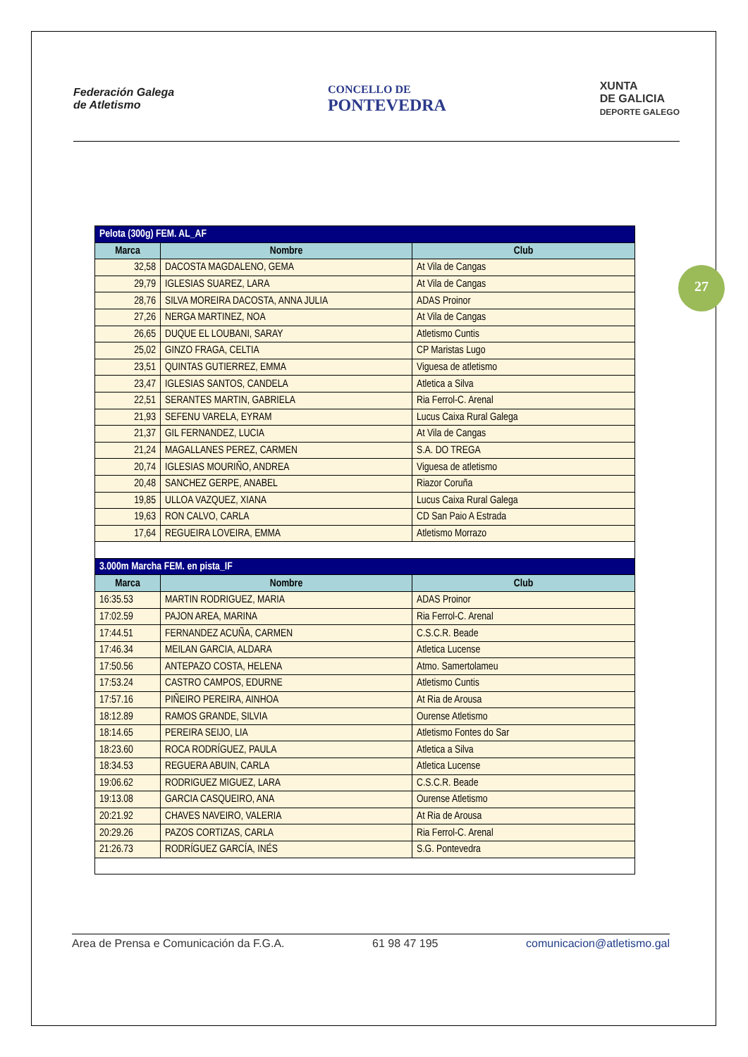Federación Galega
de Atletismo
CONCELLO DE
PONTEVEDRA
XUNTA
DE GALICIA
DEPORTE GALEGO
27
| Pelota (300g) FEM. AL_AF | | |
| --- | --- | --- |
| Marca | Nombre | Club |
| 32,58 | DACOSTA MAGDALENO, GEMA | At Vila de Cangas |
| 29,79 | IGLESIAS SUAREZ, LARA | At Vila de Cangas |
| 28,76 | SILVA MOREIRA DACOSTA, ANNA JULIA | ADAS Proinor |
| 27,26 | NERGA MARTINEZ, NOA | At Vila de Cangas |
| 26,65 | DUQUE EL LOUBANI, SARAY | Atletismo Cuntis |
| 25,02 | GINZO FRAGA, CELTIA | CP Maristas Lugo |
| 23,51 | QUINTAS GUTIERREZ, EMMA | Viguesa de atletismo |
| 23,47 | IGLESIAS SANTOS, CANDELA | Atletica a Silva |
| 22,51 | SERANTES MARTIN, GABRIELA | Ria Ferrol-C. Arenal |
| 21,93 | SEFENU VARELA, EYRAM | Lucus Caixa Rural Galega |
| 21,37 | GIL FERNANDEZ, LUCIA | At Vila de Cangas |
| 21,24 | MAGALLANES PEREZ, CARMEN | S.A. DO TREGA |
| 20,74 | IGLESIAS MOURIÑO, ANDREA | Viguesa de atletismo |
| 20,48 | SANCHEZ GERPE, ANABEL | Riazor Coruña |
| 19,85 | ULLOA VAZQUEZ, XIANA | Lucus Caixa Rural Galega |
| 19,63 | RON CALVO, CARLA | CD San Paio A Estrada |
| 17,64 | REGUEIRA LOVEIRA, EMMA | Atletismo Morrazo |
| 3.000m Marcha FEM. en pista_IF | | |
| Marca | Nombre | Club |
| 16:35.53 | MARTIN RODRIGUEZ, MARIA | ADAS Proinor |
| 17:02.59 | PAJON AREA, MARINA | Ria Ferrol-C. Arenal |
| 17:44.51 | FERNANDEZ ACUÑA, CARMEN | C.S.C.R. Beade |
| 17:46.34 | MEILAN GARCIA, ALDARA | Atletica Lucense |
| 17:50.56 | ANTEPAZO COSTA, HELENA | Atmo. Samertolameu |
| 17:53.24 | CASTRO CAMPOS, EDURNE | Atletismo Cuntis |
| 17:57.16 | PIÑEIRO PEREIRA, AINHOA | At Ria de Arousa |
| 18:12.89 | RAMOS GRANDE, SILVIA | Ourense Atletismo |
| 18:14.65 | PEREIRA SEIJO, LIA | Atletismo Fontes do Sar |
| 18:23.60 | ROCA RODRÍGUEZ, PAULA | Atletica a Silva |
| 18:34.53 | REGUERA ABUIN, CARLA | Atletica Lucense |
| 19:06.62 | RODRIGUEZ MIGUEZ, LARA | C.S.C.R. Beade |
| 19:13.08 | GARCIA CASQUEIRO, ANA | Ourense Atletismo |
| 20:21.92 | CHAVES NAVEIRO, VALERIA | At Ria de Arousa |
| 20:29.26 | PAZOS CORTIZAS, CARLA | Ria Ferrol-C. Arenal |
| 21:26.73 | RODRÍGUEZ GARCÍA, INÉS | S.G. Pontevedra |
Area de Prensa e Comunicación da F.G.A. 61 98 47 195 comunicacion@atletismo.gal